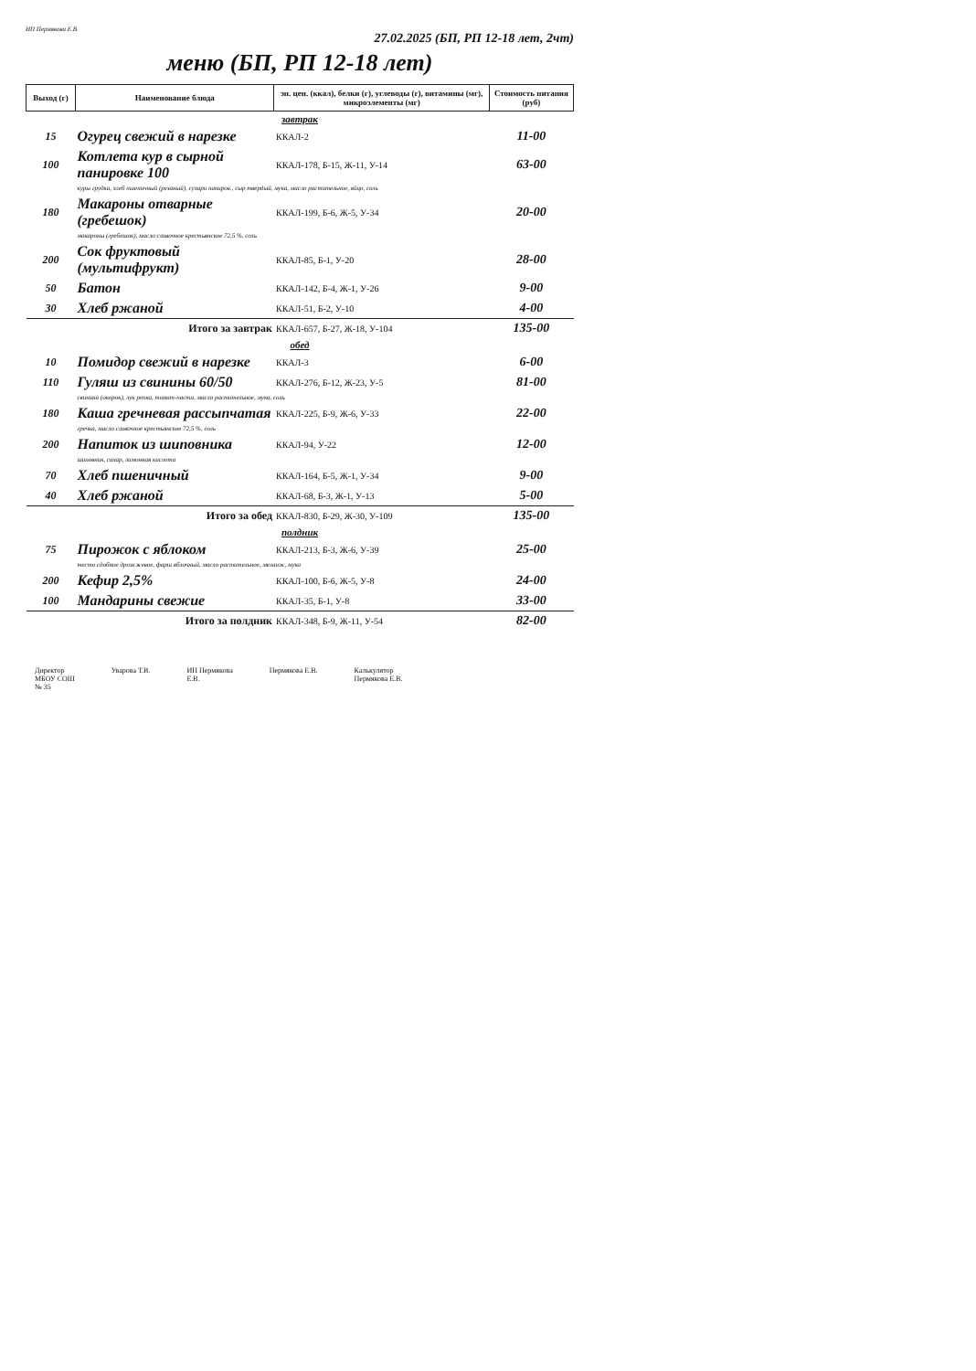ИП Пермякова Е.В.
27.02.2025 (БП, РП 12-18 лет, 2чт)
меню (БП, РП 12-18 лет)
| Выход (г) | Наименование блюда | эн. цен. (ккал), белки (г), углеводы (г), витамины (мг), микроэлементы (мг) | Стоимость питания (руб) |
| --- | --- | --- | --- |
| завтрак | | | |
| 15 | Огурец свежий в нарезке | ККАЛ-2 | 11-00 |
| 100 | Котлета кур в сырной панировке 100 | ККАЛ-178, Б-15, Ж-11, У-14 | 63-00 |
| | куры грудка, хлеб пшеничный (резаный), сухари паниров., сыр твердый, мука, масло растительное, яйцо, соль | | |
| 180 | Макароны отварные (гребешок) | ККАЛ-199, Б-6, Ж-5, У-34 | 20-00 |
| | макароны (гребешок), масло сливочное крестьянское 72,5 %, соль | | |
| 200 | Сок фруктовый (мультифрукт) | ККАЛ-85, Б-1, У-20 | 28-00 |
| 50 | Батон | ККАЛ-142, Б-4, Ж-1, У-26 | 9-00 |
| 30 | Хлеб ржаной | ККАЛ-51, Б-2, У-10 | 4-00 |
| Итого за завтрак | | ККАЛ-657, Б-27, Ж-18, У-104 | 135-00 |
| обед | | | |
| 10 | Помидор свежий в нарезке | ККАЛ-3 | 6-00 |
| 110 | Гуляш из свинины 60/50 | ККАЛ-276, Б-12, Ж-23, У-5 | 81-00 |
| | свинина (окорок), лук репка, томат-паста, масло растительное, мука, соль | | |
| 180 | Каша гречневая рассыпчатая | ККАЛ-225, Б-9, Ж-6, У-33 | 22-00 |
| | гречка, масло сливочное крестьянское 72,5 %, соль | | |
| 200 | Напиток из шиповника | ККАЛ-94, У-22 | 12-00 |
| | шиповник, сахар, лимонная кислота | | |
| 70 | Хлеб пшеничный | ККАЛ-164, Б-5, Ж-1, У-34 | 9-00 |
| 40 | Хлеб ржаной | ККАЛ-68, Б-3, Ж-1, У-13 | 5-00 |
| Итого за обед | | ККАЛ-830, Б-29, Ж-30, У-109 | 135-00 |
| полдник | | | |
| 75 | Пирожок с яблоком | ККАЛ-213, Б-3, Ж-6, У-39 | 25-00 |
| | тесто сдобное дрожжевое, фарш яблочный, масло растительное, меланж, мука | | |
| 200 | Кефир 2,5% | ККАЛ-100, Б-6, Ж-5, У-8 | 24-00 |
| 100 | Мандарины свежие | ККАЛ-35, Б-1, У-8 | 33-00 |
| Итого за полдник | | ККАЛ-348, Б-9, Ж-11, У-54 | 82-00 |
Директор
МБОУ СОШ
№ 35
Уварова Т.В. ИП Пермякова
Е.В.
Пермякова Е.В. Калькулятор
Пермякова Е.В.